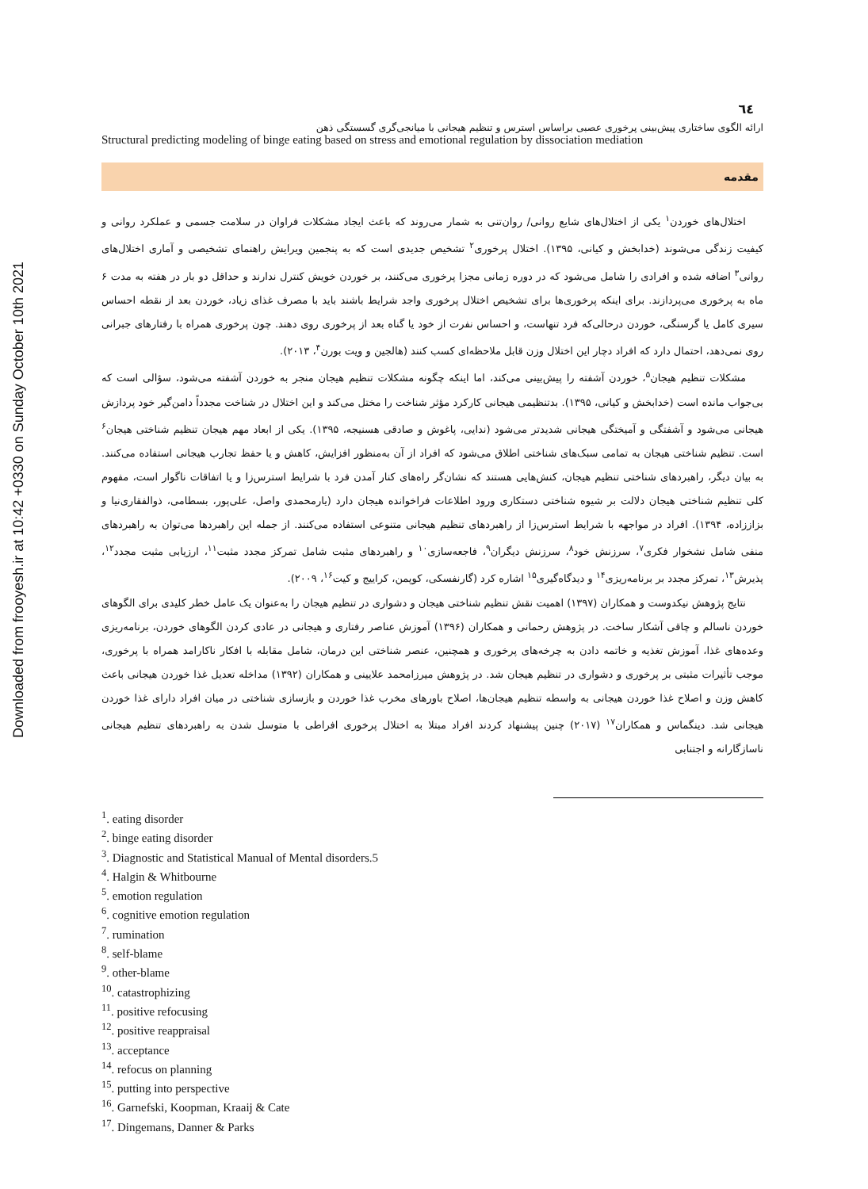Downloaded from frooyesh.ir at 10:42 +0330 on Sunday October 10th 2021
٦٤
ارائه الگوی ساختاری پیش‌بینی پرخوری عصبی براساس استرس و تنظیم هیجانی با میانجی‌گری گسستگی ذهن
Structural predicting modeling of binge eating based on stress and emotional regulation by dissociation mediation
مقدمه
اختلال‌های خوردن<sup>۱</sup> یکی از اختلال‌های شایع روانی/ روان‌تنی به شمار می‌روند که باعث ایجاد مشکلات فراوان در سلامت جسمی و عملکرد روانی و کیفیت زندگی می‌شوند (خدابخش و کیانی، ۱۳۹۵). اختلال پرخوری<sup>۲</sup> تشخیص جدیدی است که به پنجمین ویرایش راهنمای تشخیصی و آماری اختلال‌های روانی<sup>۳</sup> اضافه شده و افرادی را شامل می‌شود که در دوره زمانی مجزا پرخوری می‌کنند، بر خوردن خویش کنترل ندارند و حداقل دو بار در هفته به مدت ۶ ماه به پرخوری می‌پردازند. برای اینکه پرخوری‌ها برای تشخیص اختلال پرخوری واجد شرایط باشند باید با مصرف غذای زیاد، خوردن بعد از نقطه احساس سیری کامل یا گرسنگی، خوردن درحالی‌که فرد تنهاست، و احساس نفرت از خود یا گناه بعد از پرخوری روی دهند. چون پرخوری همراه با رفتارهای جبرانی روی نمی‌دهد، احتمال دارد که افراد دچار این اختلال وزن قابل ملاحظه‌ای کسب کنند (هالجین و ویت بورن<sup>۴</sup>، ۲۰۱۳).
مشکلات تنظیم هیجان<sup>۵</sup>، خوردن آشفته را پیش‌بینی می‌کند، اما اینکه چگونه مشکلات تنظیم هیجان منجر به خوردن آشفته می‌شود، سؤالی است که بی‌جواب مانده است (خدابخش و کیانی، ۱۳۹۵). بدتنظیمی هیجانی کارکرد مؤثر شناخت را مختل می‌کند و این اختلال در شناخت مجدداً دامن‌گیر خود پردازش هیجانی می‌شود و آشفتگی و آمیختگی هیجانی شدیدتر می‌شود (ندایی، پاغوش و صادقی هسنیجه، ۱۳۹۵). یکی از ابعاد مهم هیجان تنظیم شناختی هیجان<sup>۶</sup> است. تنظیم شناختی هیجان به تمامی سبک‌های شناختی اطلاق می‌شود که افراد از آن به‌منظور افزایش، کاهش و یا حفظ تجارب هیجانی استفاده می‌کنند. به بیان دیگر، راهبردهای شناختی تنظیم هیجان، کنش‌هایی هستند که نشان‌گر راه‌های کنار آمدن فرد با شرایط استرس‌زا و یا اتفاقات ناگوار است، مفهوم کلی تنظیم شناختی هیجان دلالت بر شیوه شناختی دستکاری ورود اطلاعات فراخوانده هیجان دارد (یارمحمدی واصل، علی‌پور، بسطامی، ذوالفقاری‌نیا و بزاززاده، ۱۳۹۴). افراد در مواجهه با شرایط استرس‌زا از راهبردهای تنظیم هیجانی متنوعی استفاده می‌کنند. از جمله این راهبردها می‌توان به راهبردهای منفی شامل نشخوار فکری<sup>۷</sup>، سرزنش خود<sup>۸</sup>، سرزنش دیگران<sup>۹</sup>، فاجعه‌سازی<sup>۱۰</sup> و راهبردهای مثبت شامل تمرکز مجدد مثبت<sup>۱۱</sup>، ارزیابی مثبت مجدد<sup>۱۲</sup>، پذیرش<sup>۱۳</sup>، تمرکز مجدد بر برنامه‌ریزی<sup>۱۴</sup> و دیدگاه‌گیری<sup>۱۵</sup> اشاره کرد (گارنفسکی، کوپمن، کراییج و کیت<sup>۱۶</sup>، ۲۰۰۹).
نتایج پژوهش نیکدوست و همکاران (۱۳۹۷) اهمیت نقش تنظیم شناختی هیجان و دشواری در تنظیم هیجان را به‌عنوان یک عامل خطر کلیدی برای الگوهای خوردن ناسالم و چاقی آشکار ساخت. در پژوهش رحمانی و همکاران (۱۳۹۶) آموزش عناصر رفتاری و هیجانی در عادی کردن الگوهای خوردن، برنامه‌ریزی وعده‌های غذا، آموزش تغذیه و خاتمه دادن به چرخه‌های پرخوری و همچنین، عنصر شناختی این درمان، شامل مقابله با افکار ناکارامد همراه با پرخوری، موجب تأثیرات مثبتی بر پرخوری و دشواری در تنظیم هیجان شد. در پژوهش میرزامحمد علایینی و همکاران (۱۳۹۲) مداخله تعدیل غذا خوردن هیجانی باعث کاهش وزن و اصلاح غذا خوردن هیجانی به واسطه تنظیم هیجان‌ها، اصلاح باورهای مخرب غذا خوردن و بازسازی شناختی در میان افراد دارای غذا خوردن هیجانی شد. دینگماس و همکاران<sup>۱۷</sup> (۲۰۱۷) چنین پیشنهاد کردند افراد مبتلا به اختلال پرخوری افراطی با متوسل شدن به راهبردهای تنظیم هیجانی ناسازگارانه و اجتنابی
<sup>1</sup>. eating disorder
<sup>2</sup>. binge eating disorder
<sup>3</sup>. Diagnostic and Statistical Manual of Mental disorders.5
<sup>4</sup>. Halgin & Whitbourne
<sup>5</sup>. emotion regulation
<sup>6</sup>. cognitive emotion regulation
<sup>7</sup>. rumination
<sup>8</sup>. self-blame
<sup>9</sup>. other-blame
<sup>10</sup>. catastrophizing
<sup>11</sup>. positive refocusing
<sup>12</sup>. positive reappraisal
<sup>13</sup>. acceptance
<sup>14</sup>. refocus on planning
<sup>15</sup>. putting into perspective
<sup>16</sup>. Garnefski, Koopman, Kraaij & Cate
<sup>17</sup>. Dingemans, Danner & Parks